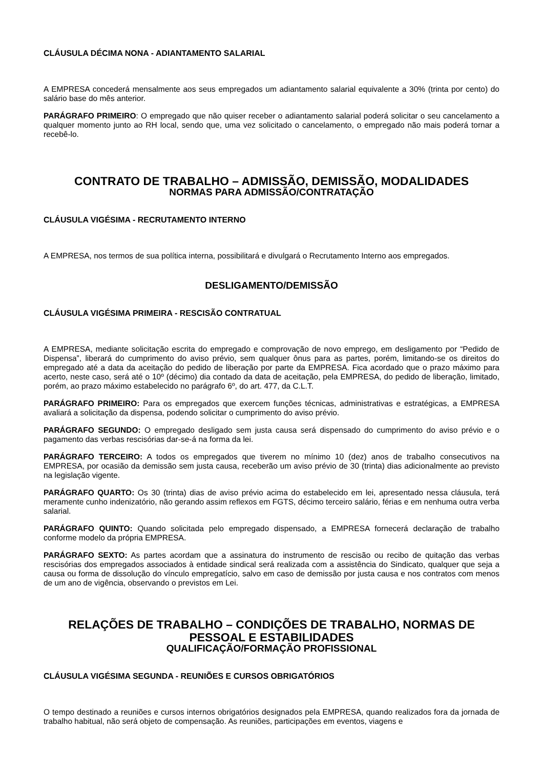CLÁUSULA DÉCIMA NONA - ADIANTAMENTO SALARIAL
A EMPRESA concederá mensalmente aos seus empregados um adiantamento salarial equivalente a 30% (trinta por cento) do salário base do mês anterior.
PARÁGRAFO PRIMEIRO: O empregado que não quiser receber o adiantamento salarial poderá solicitar o seu cancelamento a qualquer momento junto ao RH local, sendo que, uma vez solicitado o cancelamento, o empregado não mais poderá tornar a recebê-lo.
CONTRATO DE TRABALHO – ADMISSÃO, DEMISSÃO, MODALIDADES
NORMAS PARA ADMISSÃO/CONTRATAÇÃO
CLÁUSULA VIGÉSIMA - RECRUTAMENTO INTERNO
A EMPRESA, nos termos de sua política interna, possibilitará e divulgará o Recrutamento Interno aos empregados.
DESLIGAMENTO/DEMISSÃO
CLÁUSULA VIGÉSIMA PRIMEIRA - RESCISÃO CONTRATUAL
A EMPRESA, mediante solicitação escrita do empregado e comprovação de novo emprego, em desligamento por “Pedido de Dispensa”, liberará do cumprimento do aviso prévio, sem qualquer ônus para as partes, porém, limitando-se os direitos do empregado até a data da aceitação do pedido de liberação por parte da EMPRESA. Fica acordado que o prazo máximo para acerto, neste caso, será até o 10º (décimo) dia contado da data de aceitação, pela EMPRESA, do pedido de liberação, limitado, porém, ao prazo máximo estabelecido no parágrafo 6º, do art. 477, da C.L.T.
PARÁGRAFO PRIMEIRO: Para os empregados que exercem funções técnicas, administrativas e estratégicas, a EMPRESA avaliará a solicitação da dispensa, podendo solicitar o cumprimento do aviso prévio.
PARÁGRAFO SEGUNDO: O empregado desligado sem justa causa será dispensado do cumprimento do aviso prévio e o pagamento das verbas rescisórias dar-se-á na forma da lei.
PARÁGRAFO TERCEIRO: A todos os empregados que tiverem no mínimo 10 (dez) anos de trabalho consecutivos na EMPRESA, por ocasião da demissão sem justa causa, receberão um aviso prévio de 30 (trinta) dias adicionalmente ao previsto na legislação vigente.
PARÁGRAFO QUARTO: Os 30 (trinta) dias de aviso prévio acima do estabelecido em lei, apresentado nessa cláusula, terá meramente cunho indenizatório, não gerando assim reflexos em FGTS, décimo terceiro salário, férias e em nenhuma outra verba salarial.
PARÁGRAFO QUINTO: Quando solicitada pelo empregado dispensado, a EMPRESA fornecerá declaração de trabalho conforme modelo da própria EMPRESA.
PARÁGRAFO SEXTO: As partes acordam que a assinatura do instrumento de rescisão ou recibo de quitação das verbas rescisórias dos empregados associados à entidade sindical será realizada com a assistência do Sindicato, qualquer que seja a causa ou forma de dissolução do vínculo empregatício, salvo em caso de demissão por justa causa e nos contratos com menos de um ano de vigência, observando o previstos em Lei.
RELAÇÕES DE TRABALHO – CONDIÇÕES DE TRABALHO, NORMAS DE PESSOAL E ESTABILIDADES
QUALIFICAÇÃO/FORMAÇÃO PROFISSIONAL
CLÁUSULA VIGÉSIMA SEGUNDA - REUNIÕES E CURSOS OBRIGATÓRIOS
O tempo destinado a reuniões e cursos internos obrigatórios designados pela EMPRESA, quando realizados fora da jornada de trabalho habitual, não será objeto de compensação. As reuniões, participações em eventos, viagens e